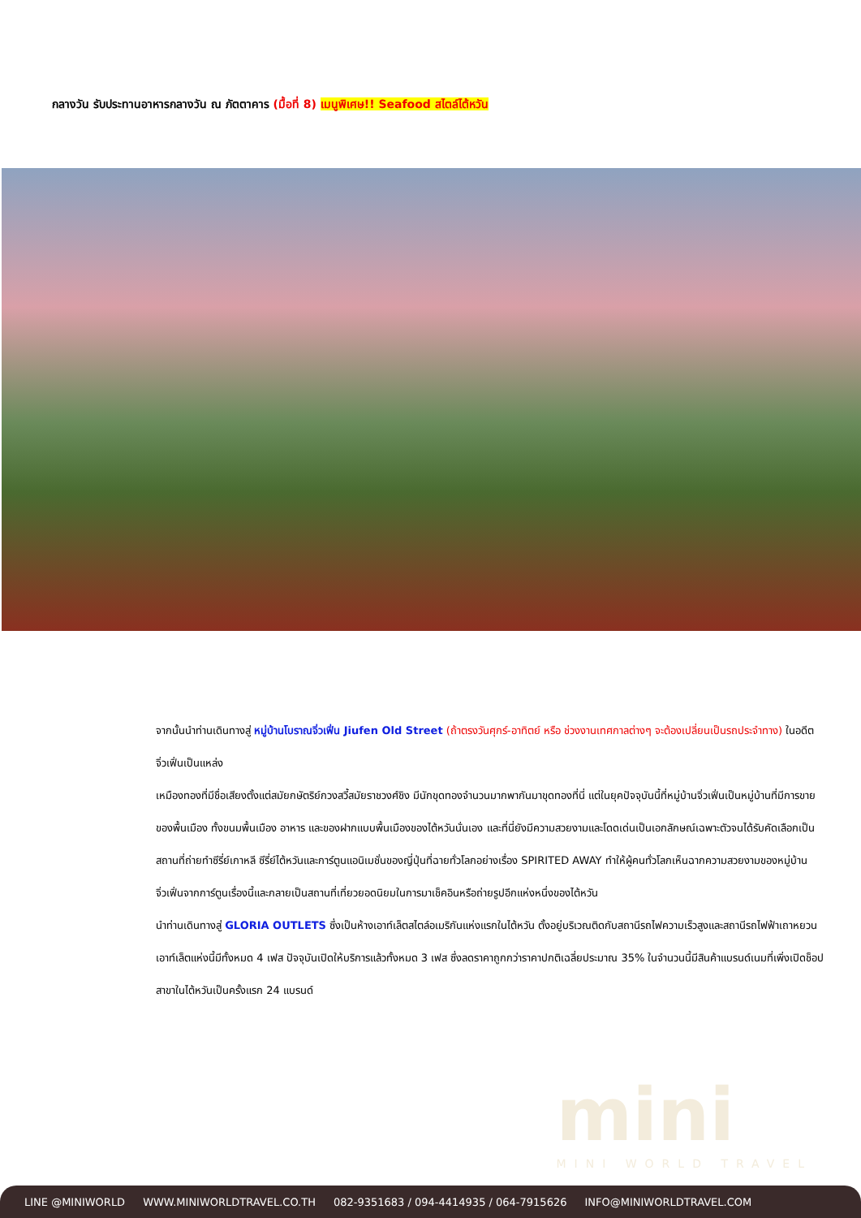กลางวัน รับประทานอาหารกลางวัน ณ ภัตตาคาร (มื้อที่ 8) เมนูพิเศษ!! Seafood สไตล์ไต้หวัน
จากนั้นนำท่านเดินทางสู่ หมู่บ้านโบราณจิ่วเฟิ่น Jiufen Old Street (ถ้าตรงวันศุกร์-อาทิตย์ หรือ ช่วงงานเทศกาลต่างๆ จะต้องเปลี่ยนเป็นรถประจำทาง) ในอดีตจิ่วเฟิ่นเป็นแหล่ง
เหมืองทองที่มีชื่อเสียงตั้งแต่สมัยกษัตริย์กวงสวี้สมัยราชวงศ์ชิง มีนักขุดทองจำนวนมากพากันมาขุดทองที่นี่ แต่ในยุคปัจจุบันนี้ที่หมู่บ้านจิ่วเฟิ่นเป็นหมู่บ้านที่มีการขายของพื้นเมือง ทั้งขนมพื้นเมือง อาหาร และของฝากแบบพื้นเมืองของไต้หวันนั่นเอง และที่นี่ยังมีความสวยงามและโดดเด่นเป็นเอกลักษณ์เฉพาะตัวจนได้รับคัดเลือกเป็นสถานที่ถ่ายทำซีรี่ย์เกาหลี ซีรี่ย์ไต้หวันและการ์ตูนแอนิเมชั่นของญี่ปุ่นที่ฉายทั่วโลกอย่างเรื่อง SPIRITED AWAY ทำให้ผู้คนทั่วโลกเห็นฉากความสวยงามของหมู่บ้านจิ่วเฟิ่นจากการ์ตูนเรื่องนี้และกลายเป็นสถานที่เที่ยวยอดนิยมในการมาเช็คอินหรือถ่ายรูปอีกแห่งหนึ่งของไต้หวัน
นำท่านเดินทางสู่ GLORIA OUTLETS ซึ่งเป็นห้างเอาท์เล็ตสไตล์อเมริกันแห่งแรกในไต้หวัน ตั้งอยู่บริเวณติดกับสถานีรถไฟความเร็วสูงและสถานีรถไฟฟ้าเถาหยวน เอาท์เล็ตแห่งนี้มีทั้งหมด 4 เฟส ปัจจุบันเปิดให้บริการแล้วทั้งหมด 3 เฟส ซึ่งลดราคาถูกกว่าราคาปกติเฉลี่ยประมาณ 35% ในจำนวนนี้มีสินค้าแบรนด์เนมที่เพิ่งเปิดช็อปสาขาในไต้หวันเป็นครั้งแรก 24 แบรนด์
mini
MINI WORLD TRAVEL
LINE @MINIWORLD WWW.MINIWORLDTRAVEL.CO.TH 082-9351683 / 094-4414935 / 064-7915626 INFO@MINIWORLDTRAVEL.COM